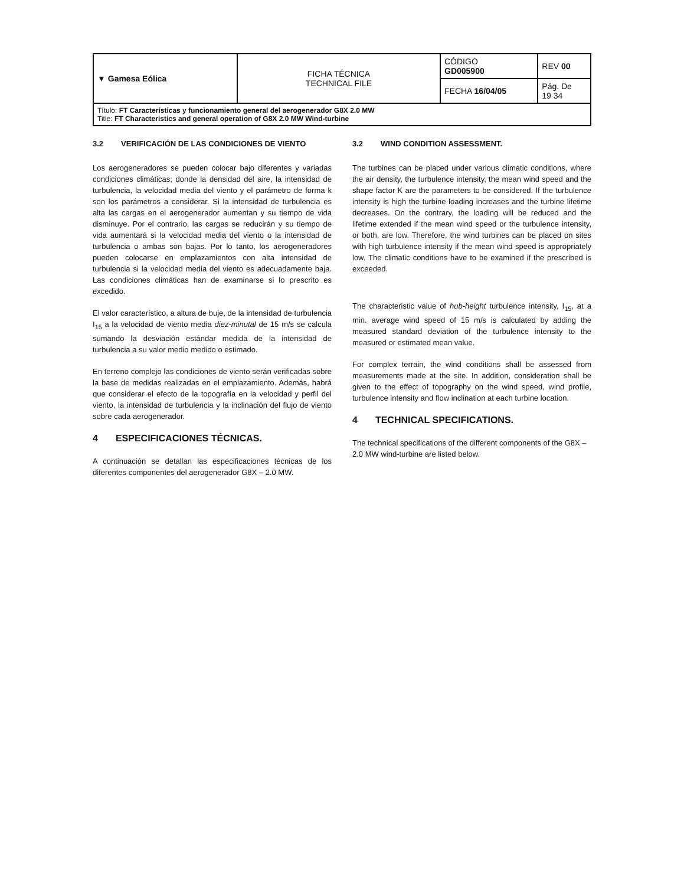| ▼ Gamesa Eólica | FICHA TÉCNICA TECHNICAL FILE | CÓDIGO GD005900 | REV 00 |
| | | FECHA 16/04/05 | Pág. De 19 34 |
| Título: FT Características y funcionamiento general del aerogenerador G8X 2.0 MW Title: FT Characteristics and general operation of G8X 2.0 MW Wind-turbine | | | |
3.2 VERIFICACIÓN DE LAS CONDICIONES DE VIENTO
Los aerogeneradores se pueden colocar bajo diferentes y variadas condiciones climáticas; donde la densidad del aire, la intensidad de turbulencia, la velocidad media del viento y el parámetro de forma k son los parámetros a considerar. Si la intensidad de turbulencia es alta las cargas en el aerogenerador aumentan y su tiempo de vida disminuye. Por el contrario, las cargas se reducirán y su tiempo de vida aumentará si la velocidad media del viento o la intensidad de turbulencia o ambas son bajas. Por lo tanto, los aerogeneradores pueden colocarse en emplazamientos con alta intensidad de turbulencia si la velocidad media del viento es adecuadamente baja. Las condiciones climáticas han de examinarse si lo prescrito es excedido.
El valor característico, a altura de buje, de la intensidad de turbulencia I<sub>15</sub> a la velocidad de viento media diez-minutal de 15 m/s se calcula sumando la desviación estándar medida de la intensidad de turbulencia a su valor medio medido o estimado.
En terreno complejo las condiciones de viento serán verificadas sobre la base de medidas realizadas en el emplazamiento. Además, habrá que considerar el efecto de la topografía en la velocidad y perfil del viento, la intensidad de turbulencia y la inclinación del flujo de viento sobre cada aerogenerador.
4 ESPECIFICACIONES TÉCNICAS.
A continuación se detallan las especificaciones técnicas de los diferentes componentes del aerogenerador G8X – 2.0 MW.
3.2 WIND CONDITION ASSESSMENT.
The turbines can be placed under various climatic conditions, where the air density, the turbulence intensity, the mean wind speed and the shape factor K are the parameters to be considered. If the turbulence intensity is high the turbine loading increases and the turbine lifetime decreases. On the contrary, the loading will be reduced and the lifetime extended if the mean wind speed or the turbulence intensity, or both, are low. Therefore, the wind turbines can be placed on sites with high turbulence intensity if the mean wind speed is appropriately low. The climatic conditions have to be examined if the prescribed is exceeded.
The characteristic value of hub-height turbulence intensity, I<sub>15</sub>, at a min. average wind speed of 15 m/s is calculated by adding the measured standard deviation of the turbulence intensity to the measured or estimated mean value.
For complex terrain, the wind conditions shall be assessed from measurements made at the site. In addition, consideration shall be given to the effect of topography on the wind speed, wind profile, turbulence intensity and flow inclination at each turbine location.
4 TECHNICAL SPECIFICATIONS.
The technical specifications of the different components of the G8X – 2.0 MW wind-turbine are listed below.